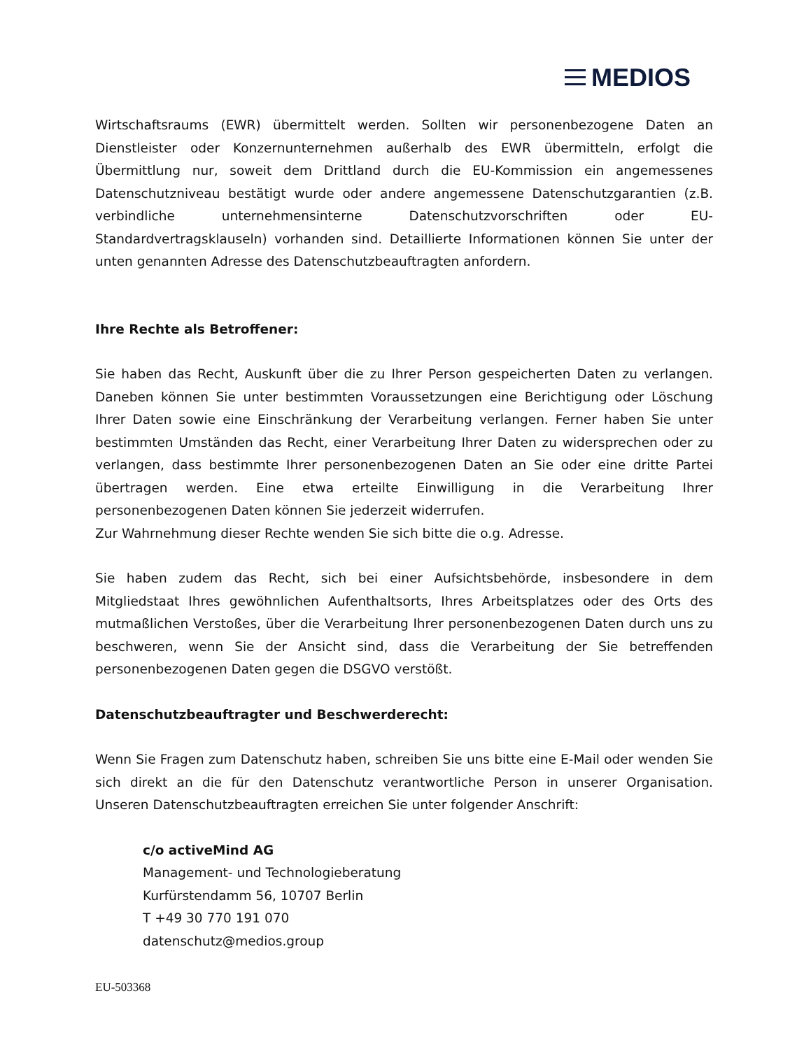MEDIOS
Wirtschaftsraums (EWR) übermittelt werden. Sollten wir personenbezogene Daten an Dienstleister oder Konzernunternehmen außerhalb des EWR übermitteln, erfolgt die Übermittlung nur, soweit dem Drittland durch die EU-Kommission ein angemessenes Datenschutzniveau bestätigt wurde oder andere angemessene Datenschutzgarantien (z.B. verbindliche unternehmensinterne Datenschutzvorschriften oder EU-Standardvertragsklauseln) vorhanden sind. Detaillierte Informationen können Sie unter der unten genannten Adresse des Datenschutzbeauftragten anfordern.
Ihre Rechte als Betroffener:
Sie haben das Recht, Auskunft über die zu Ihrer Person gespeicherten Daten zu verlangen. Daneben können Sie unter bestimmten Voraussetzungen eine Berichtigung oder Löschung Ihrer Daten sowie eine Einschränkung der Verarbeitung verlangen. Ferner haben Sie unter bestimmten Umständen das Recht, einer Verarbeitung Ihrer Daten zu widersprechen oder zu verlangen, dass bestimmte Ihrer personenbezogenen Daten an Sie oder eine dritte Partei übertragen werden. Eine etwa erteilte Einwilligung in die Verarbeitung Ihrer personenbezogenen Daten können Sie jederzeit widerrufen.
Zur Wahrnehmung dieser Rechte wenden Sie sich bitte die o.g. Adresse.
Sie haben zudem das Recht, sich bei einer Aufsichtsbehörde, insbesondere in dem Mitgliedstaat Ihres gewöhnlichen Aufenthaltsorts, Ihres Arbeitsplatzes oder des Orts des mutmaßlichen Verstoßes, über die Verarbeitung Ihrer personenbezogenen Daten durch uns zu beschweren, wenn Sie der Ansicht sind, dass die Verarbeitung der Sie betreffenden personenbezogenen Daten gegen die DSGVO verstößt.
Datenschutzbeauftragter und Beschwerderecht:
Wenn Sie Fragen zum Datenschutz haben, schreiben Sie uns bitte eine E-Mail oder wenden Sie sich direkt an die für den Datenschutz verantwortliche Person in unserer Organisation. Unseren Datenschutzbeauftragten erreichen Sie unter folgender Anschrift:
c/o activeMind AG
Management- und Technologieberatung
Kurfürstendamm 56, 10707 Berlin
T +49 30 770 191 070
datenschutz@medios.group
EU-503368